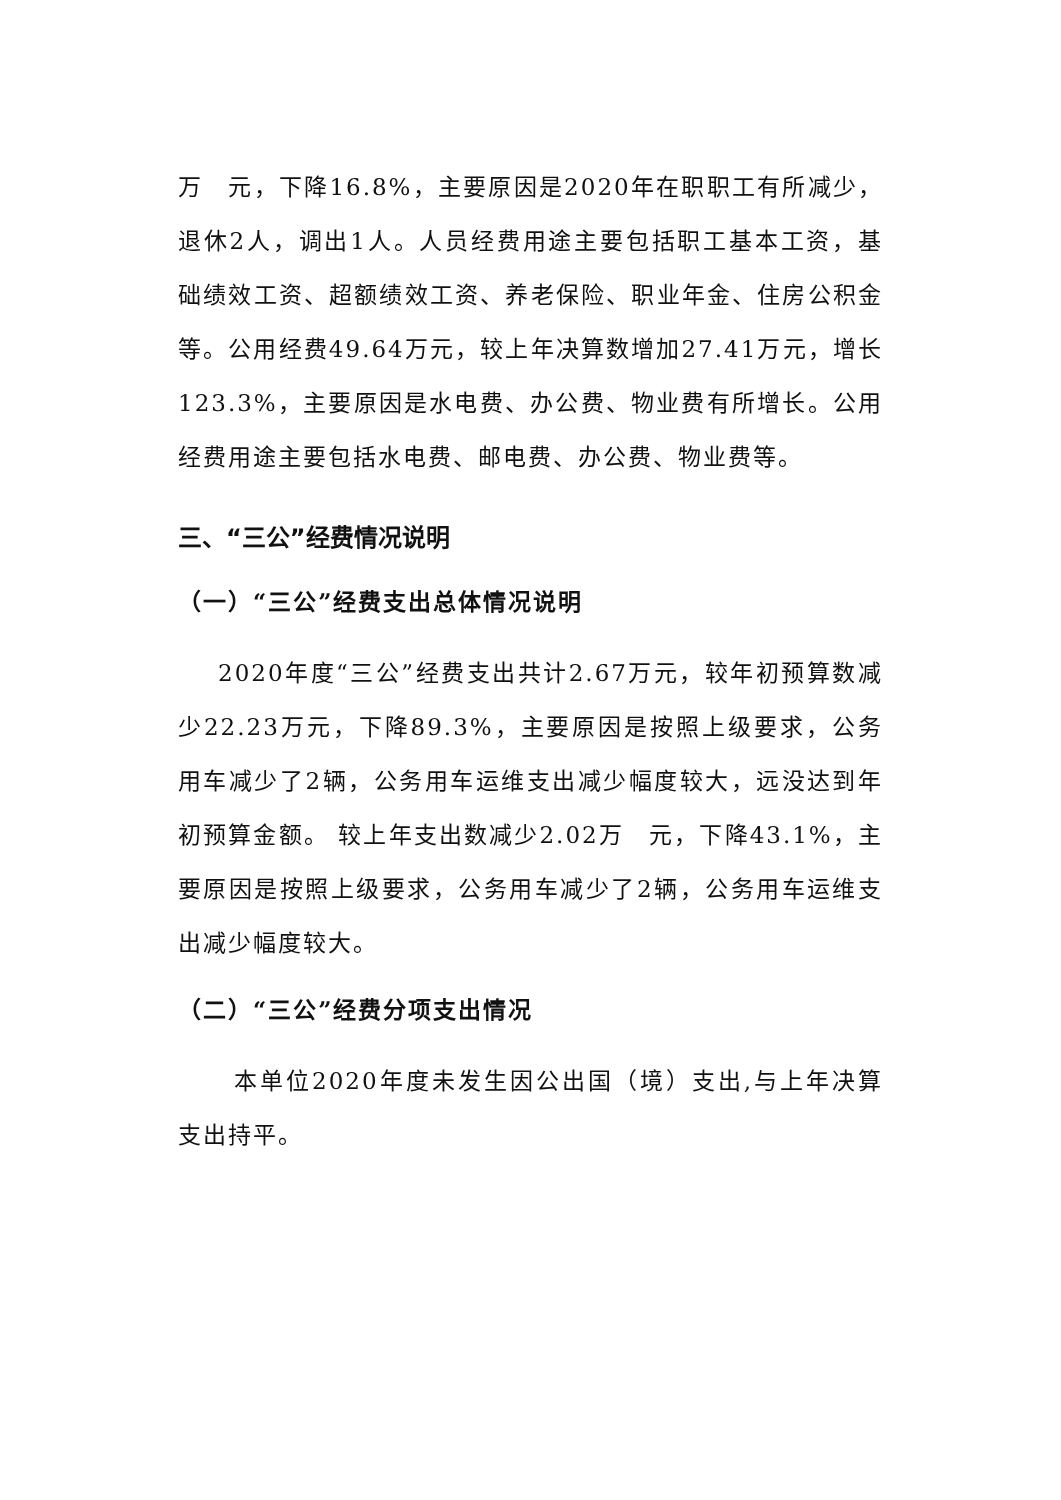万　元，下降16.8%，主要原因是2020年在职职工有所减少，退休2人，调出1人。人员经费用途主要包括职工基本工资，基础绩效工资、超额绩效工资、养老保险、职业年金、住房公积金等。公用经费49.64万元，较上年决算数增加27.41万元，增长123.3%，主要原因是水电费、办公费、物业费有所增长。公用经费用途主要包括水电费、邮电费、办公费、物业费等。
三、“三公”经费情况说明
（一）“三公”经费支出总体情况说明
2020年度“三公”经费支出共计2.67万元，较年初预算数减少22.23万元，下降89.3%，主要原因是按照上级要求，公务用车减少了2辆，公务用车运维支出减少幅度较大，远没达到年初预算金额。 较上年支出数减少2.02万　元，下降43.1%，主要原因是按照上级要求，公务用车减少了2辆，公务用车运维支出减少幅度较大。
（二）“三公”经费分项支出情况
本单位2020年度未发生因公出国（境）支出,与上年决算支出持平。